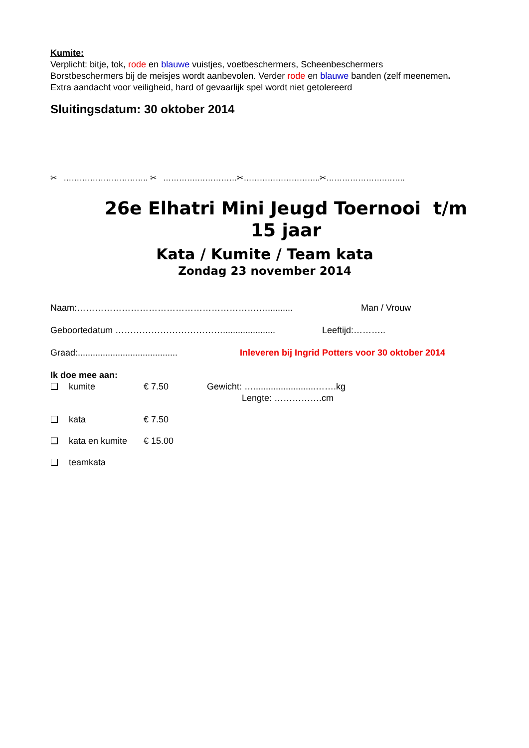Kumite:
Verplicht: bitje, tok, rode en blauwe vuistjes, voetbeschermers, Scheenbeschermers
Borstbeschermers bij de meisjes wordt aanbevolen. Verder rode en blauwe banden (zelf meenemen.
Extra aandacht voor veiligheid, hard of gevaarlijk spel wordt niet getolereerd
Sluitingsdatum: 30 oktober 2014
✂ ………………………….. ✂ ………….……………✂………………………..✂………………….……..
26e Elhatri Mini Jeugd Toernooi t/m 15 jaar
Kata / Kumite / Team kata
Zondag 23 november 2014
Naam:…………………………………………………….….......... Man / Vrouw
Geboortedatum ………………………………..................... Leeftijd:………..
Graad:........................................ Inleveren bij Ingrid Potters voor 30 oktober 2014
Ik doe mee aan:
❑ kumite € 7.50 Gewicht: ….........................…….kg
Lengte: …………….cm
❑ kata € 7.50
❑ kata en kumite € 15.00
❑ teamkata